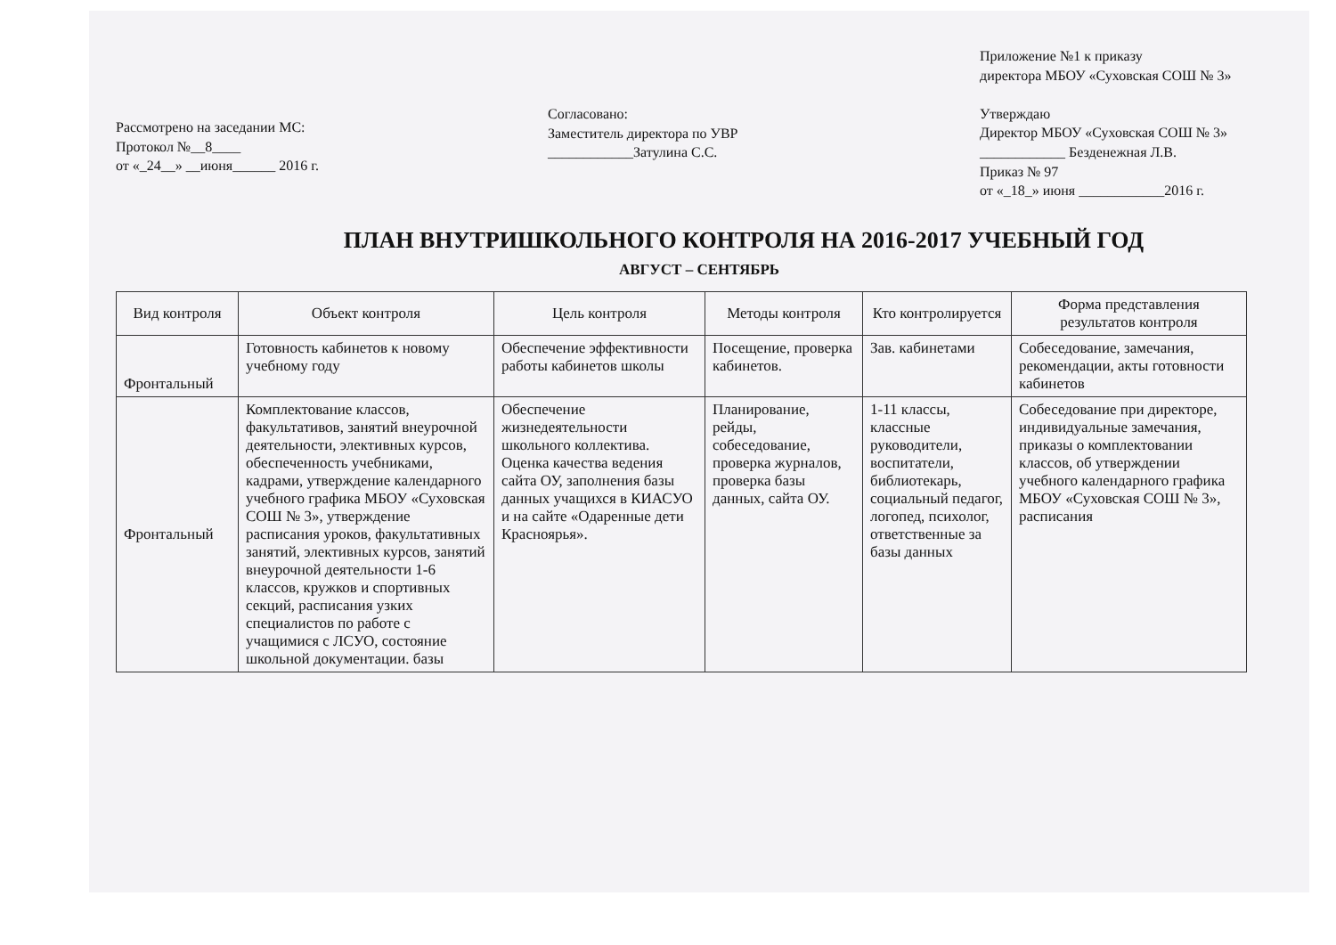Рассмотрено на заседании МС:
Протокол №__8____
от «_24__» __июня______ 2016 г.
Согласовано:
Заместитель директора по УВР
____________Затулина С.С.
Приложение №1 к приказу
директора МБОУ «Суховская СОШ № 3»
Утверждаю
Директор МБОУ «Суховская СОШ № 3»
____________ Безденежная Л.В.
Приказ № 97
от «_18_» июня ____________2016 г.
ПЛАН ВНУТРИШКОЛЬНОГО КОНТРОЛЯ НА 2016-2017 УЧЕБНЫЙ ГОД
АВГУСТ – СЕНТЯБРЬ
| Вид контроля | Объект контроля | Цель контроля | Методы контроля | Кто контролируется | Форма представления результатов контроля |
| --- | --- | --- | --- | --- | --- |
| Фронтальный | Готовность кабинетов к новому учебному году | Обеспечение эффективности работы кабинетов школы | Посещение, проверка кабинетов. | Зав. кабинетами | Собеседование, замечания, рекомендации, акты готовности кабинетов |
| Фронтальный | Комплектование классов, факультативов, занятий внеурочной деятельности, элективных курсов, обеспеченность учебниками, кадрами, утверждение календарного учебного графика МБОУ «Суховская СОШ № 3», утверждение расписания уроков, факультативных занятий, элективных курсов, занятий внеурочной деятельности 1-6 классов, кружков и спортивных секций, расписания узких специалистов по работе с учащимися с ЛСУО, состояние школьной документации. базы | Обеспечение жизнедеятельности школьного коллектива. Оценка качества ведения сайта ОУ, заполнения базы данных учащихся в КИАСУО и на сайте «Одаренные дети Красноярья». | Планирование, рейды, собеседование, проверка журналов, проверка базы данных, сайта ОУ. | 1-11 классы, классные руководители, воспитатели, библиотекарь, социальный педагог, логопед, психолог, ответственные за базы данных | Собеседование при директоре, индивидуальные замечания, приказы о комплектовании классов, об утверждении учебного календарного графика МБОУ «Суховская СОШ № 3», расписания |